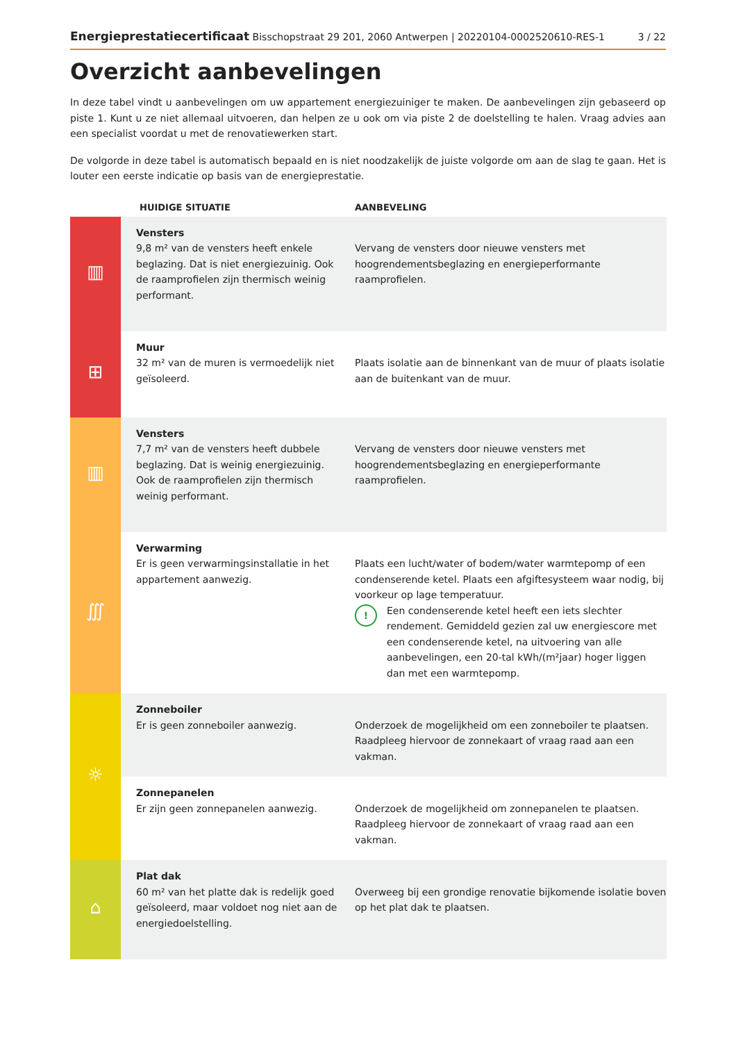Energieprestatiecertificaat Bisschopstraat 29 201, 2060 Antwerpen | 20220104-0002520610-RES-1 3 / 22
Overzicht aanbevelingen
In deze tabel vindt u aanbevelingen om uw appartement energiezuiniger te maken. De aanbevelingen zijn gebaseerd op piste 1. Kunt u ze niet allemaal uitvoeren, dan helpen ze u ook om via piste 2 de doelstelling te halen. Vraag advies aan een specialist voordat u met de renovatiewerken start.
De volgorde in deze tabel is automatisch bepaald en is niet noodzakelijk de juiste volgorde om aan de slag te gaan. Het is louter een eerste indicatie op basis van de energieprestatie.
| | HUIDIGE SITUATIE | AANBEVELING |
| --- | --- | --- |
| ▥ | Vensters 9,8 m² van de vensters heeft enkele beglazing. Dat is niet energiezuinig. Ook de raamprofielen zijn thermisch weinig performant. | Vervang de vensters door nieuwe vensters met hoogrendementsbeglazing en energieperformante raamprofielen. |
| ⊞ | Muur 32 m² van de muren is vermoedelijk niet geïsoleerd. | Plaats isolatie aan de binnenkant van de muur of plaats isolatie aan de buitenkant van de muur. |
| ▥ | Vensters 7,7 m² van de vensters heeft dubbele beglazing. Dat is weinig energiezuinig. Ook de raamprofielen zijn thermisch weinig performant. | Vervang de vensters door nieuwe vensters met hoogrendementsbeglazing en energieperformante raamprofielen. |
| ∭ | Verwarming Er is geen verwarmingsinstallatie in het appartement aanwezig. | Plaats een lucht/water of bodem/water warmtepomp of een condenserende ketel. Plaats een afgiftesysteem waar nodig, bij voorkeur op lage temperatuur. ! Een condenserende ketel heeft een iets slechter rendement. Gemiddeld gezien zal uw energiescore met een condenserende ketel, na uitvoering van alle aanbevelingen, een 20-tal kWh/(m²jaar) hoger liggen dan met een warmtepomp. |
| ☼ | Zonneboiler Er is geen zonneboiler aanwezig. | Onderzoek de mogelijkheid om een zonneboiler te plaatsen. Raadpleeg hiervoor de zonnekaart of vraag raad aan een vakman. |
| | Zonnepanelen Er zijn geen zonnepanelen aanwezig. | Onderzoek de mogelijkheid om zonnepanelen te plaatsen. Raadpleeg hiervoor de zonnekaart of vraag raad aan een vakman. |
| ⌂ | Plat dak 60 m² van het platte dak is redelijk goed geïsoleerd, maar voldoet nog niet aan de energiedoelstelling. | Overweeg bij een grondige renovatie bijkomende isolatie boven op het plat dak te plaatsen. |